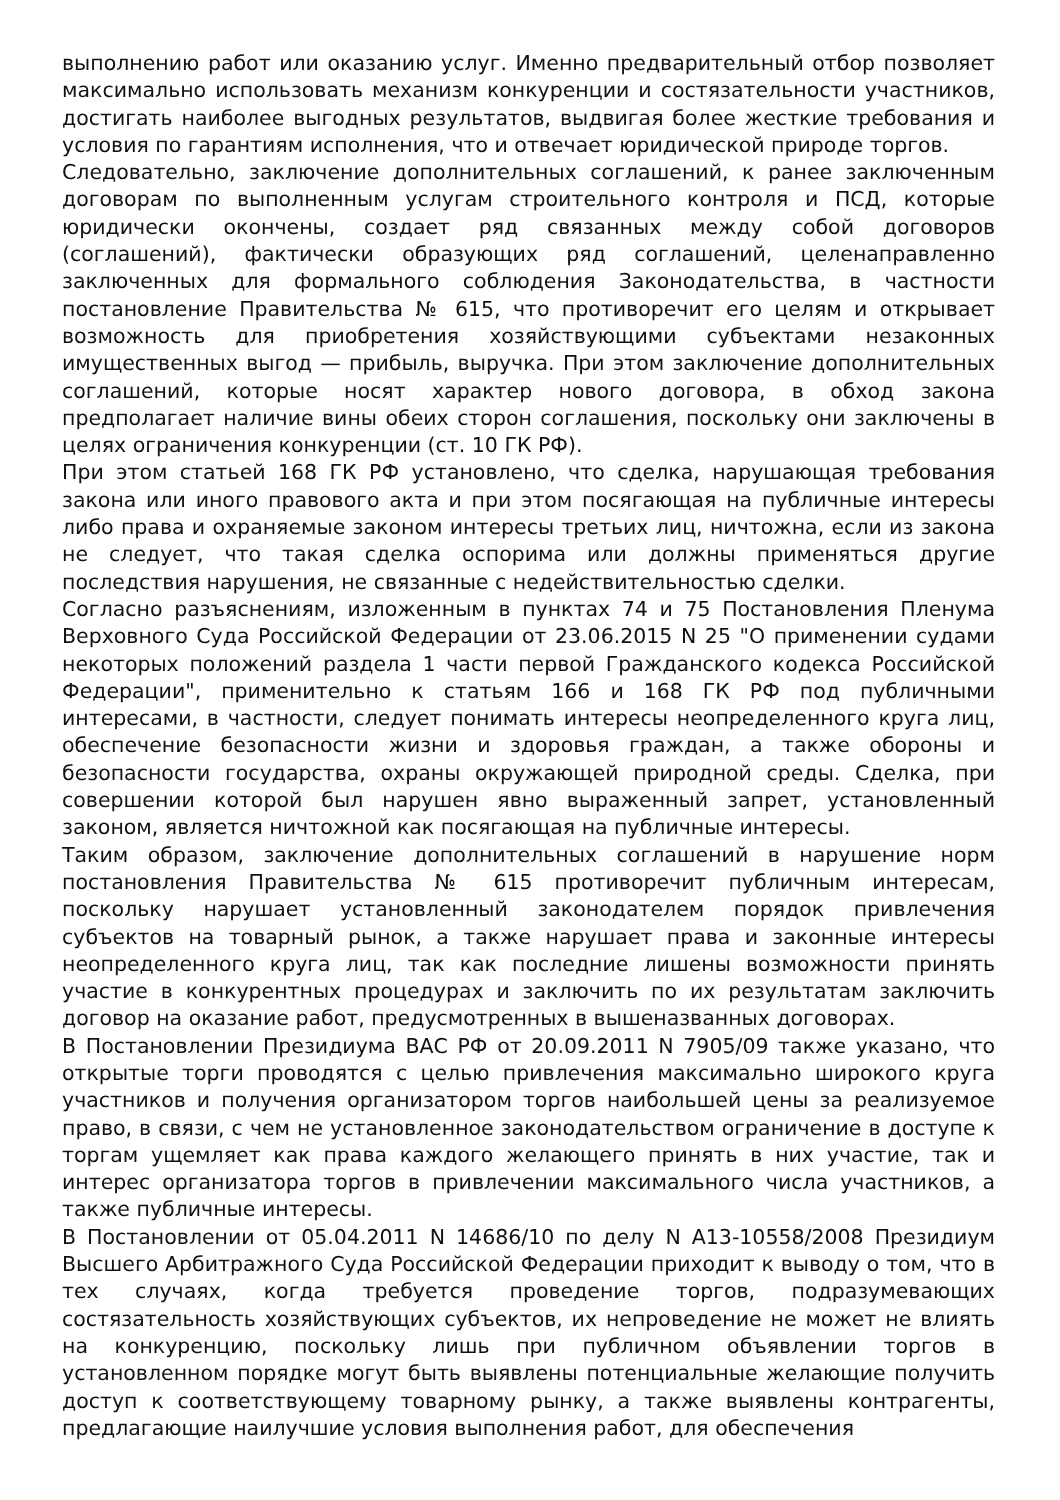выполнению работ или оказанию услуг. Именно предварительный отбор позволяет максимально использовать механизм конкуренции и состязательности участников, достигать наиболее выгодных результатов, выдвигая более жесткие требования и условия по гарантиям исполнения, что и отвечает юридической природе торгов.
Следовательно, заключение дополнительных соглашений, к ранее заключенным договорам по выполненным услугам строительного контроля и ПСД, которые юридически окончены, создает ряд связанных между собой договоров (соглашений), фактически образующих ряд соглашений, целенаправленно заключенных для формального соблюдения Законодательства, в частности постановление Правительства № 615, что противоречит его целям и открывает возможность для приобретения хозяйствующими субъектами незаконных имущественных выгод — прибыль, выручка. При этом заключение дополнительных соглашений, которые носят характер нового договора, в обход закона предполагает наличие вины обеих сторон соглашения, поскольку они заключены в целях ограничения конкуренции (ст. 10 ГК РФ).
При этом статьей 168 ГК РФ установлено, что сделка, нарушающая требования закона или иного правового акта и при этом посягающая на публичные интересы либо права и охраняемые законом интересы третьих лиц, ничтожна, если из закона не следует, что такая сделка оспорима или должны применяться другие последствия нарушения, не связанные с недействительностью сделки.
Согласно разъяснениям, изложенным в пунктах 74 и 75 Постановления Пленума Верховного Суда Российской Федерации от 23.06.2015 N 25 "О применении судами некоторых положений раздела 1 части первой Гражданского кодекса Российской Федерации", применительно к статьям 166 и 168 ГК РФ под публичными интересами, в частности, следует понимать интересы неопределенного круга лиц, обеспечение безопасности жизни и здоровья граждан, а также обороны и безопасности государства, охраны окружающей природной среды. Сделка, при совершении которой был нарушен явно выраженный запрет, установленный законом, является ничтожной как посягающая на публичные интересы.
Таким образом, заключение дополнительных соглашений в нарушение норм постановления Правительства № 615 противоречит публичным интересам, поскольку нарушает установленный законодателем порядок привлечения субъектов на товарный рынок, а также нарушает права и законные интересы неопределенного круга лиц, так как последние лишены возможности принять участие в конкурентных процедурах и заключить по их результатам заключить договор на оказание работ, предусмотренных в вышеназванных договорах.
В Постановлении Президиума ВАС РФ от 20.09.2011 N 7905/09 также указано, что открытые торги проводятся с целью привлечения максимально широкого круга участников и получения организатором торгов наибольшей цены за реализуемое право, в связи, с чем не установленное законодательством ограничение в доступе к торгам ущемляет как права каждого желающего принять в них участие, так и интерес организатора торгов в привлечении максимального числа участников, а также публичные интересы.
В Постановлении от 05.04.2011 N 14686/10 по делу N А13-10558/2008 Президиум Высшего Арбитражного Суда Российской Федерации приходит к выводу о том, что в тех случаях, когда требуется проведение торгов, подразумевающих состязательность хозяйствующих субъектов, их непроведение не может не влиять на конкуренцию, поскольку лишь при публичном объявлении торгов в установленном порядке могут быть выявлены потенциальные желающие получить доступ к соответствующему товарному рынку, а также выявлены контрагенты, предлагающие наилучшие условия выполнения работ, для обеспечения